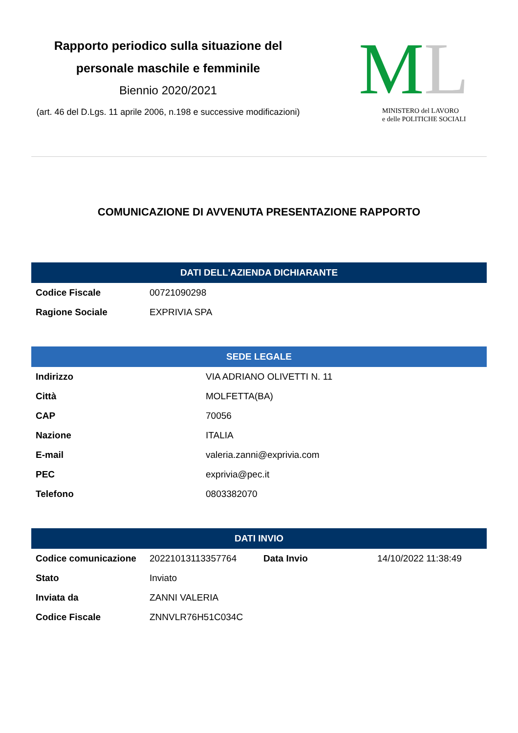Rapporto periodico sulla situazione del personale maschile e femminile
Biennio 2020/2021
(art. 46 del D.Lgs. 11 aprile 2006, n.198 e successive modificazioni)
ML
MINISTERO del LAVORO
e delle POLITICHE SOCIALI
COMUNICAZIONE DI AVVENUTA PRESENTAZIONE RAPPORTO
| DATI DELL'AZIENDA DICHIARANTE | |
| --- | --- |
| Codice Fiscale | 00721090298 |
| Ragione Sociale | EXPRIVIA SPA |
| SEDE LEGALE | |
| --- | --- |
| Indirizzo | VIA ADRIANO OLIVETTI N. 11 |
| Città | MOLFETTA(BA) |
| CAP | 70056 |
| Nazione | ITALIA |
| E-mail | valeria.zanni@exprivia.com |
| PEC | exprivia@pec.it |
| Telefono | 0803382070 |
| DATI INVIO | | | |
| --- | --- | --- | --- |
| Codice comunicazione | 20221013113357764 | Data Invio | 14/10/2022 11:38:49 |
| Stato | Inviato | | |
| Inviata da | ZANNI VALERIA | | |
| Codice Fiscale | ZNNVLR76H51C034C | | |